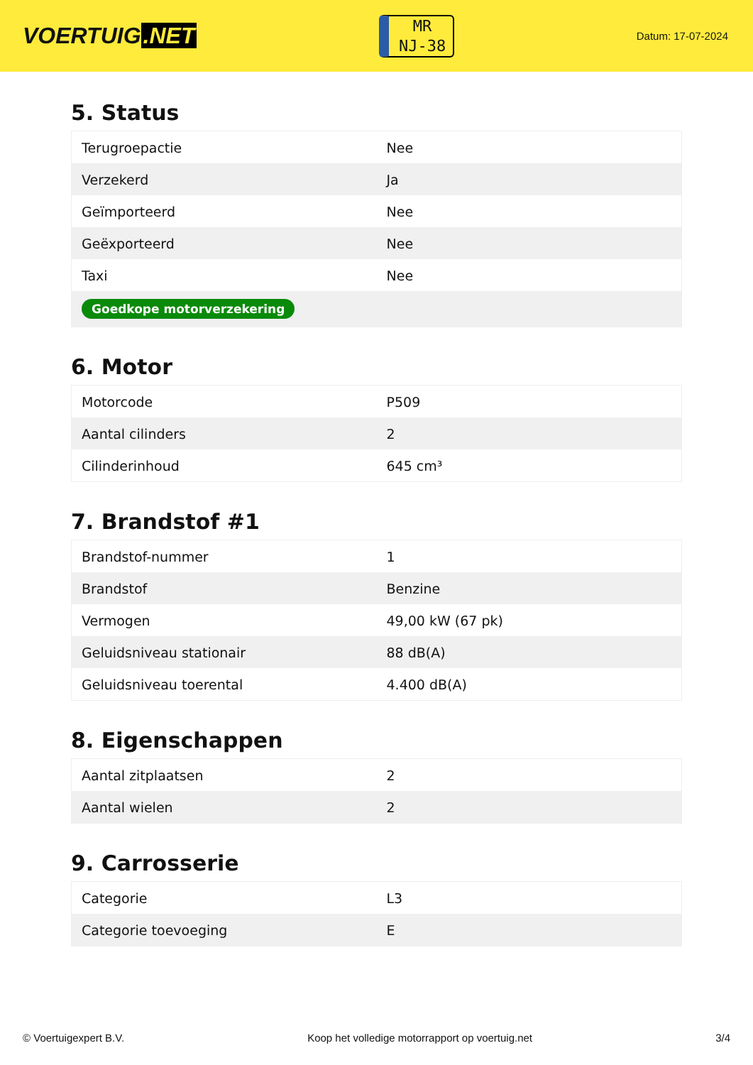VOERTUIG.NET
MR
NJ-38
Datum: 17-07-2024
5. Status
| Terugroepactie | Nee |
| Verzekerd | Ja |
| Geïmporteerd | Nee |
| Geëxporteerd | Nee |
| Taxi | Nee |
| Goedkope motorverzekering | |
6. Motor
| Motorcode | P509 |
| Aantal cilinders | 2 |
| Cilinderinhoud | 645 cm³ |
7. Brandstof #1
| Brandstof-nummer | 1 |
| Brandstof | Benzine |
| Vermogen | 49,00 kW (67 pk) |
| Geluidsniveau stationair | 88 dB(A) |
| Geluidsniveau toerental | 4.400 dB(A) |
8. Eigenschappen
| Aantal zitplaatsen | 2 |
| Aantal wielen | 2 |
9. Carrosserie
| Categorie | L3 |
| Categorie toevoeging | E |
© Voertuigexpert B.V. Koop het volledige motorrapport op voertuig.net 3/4